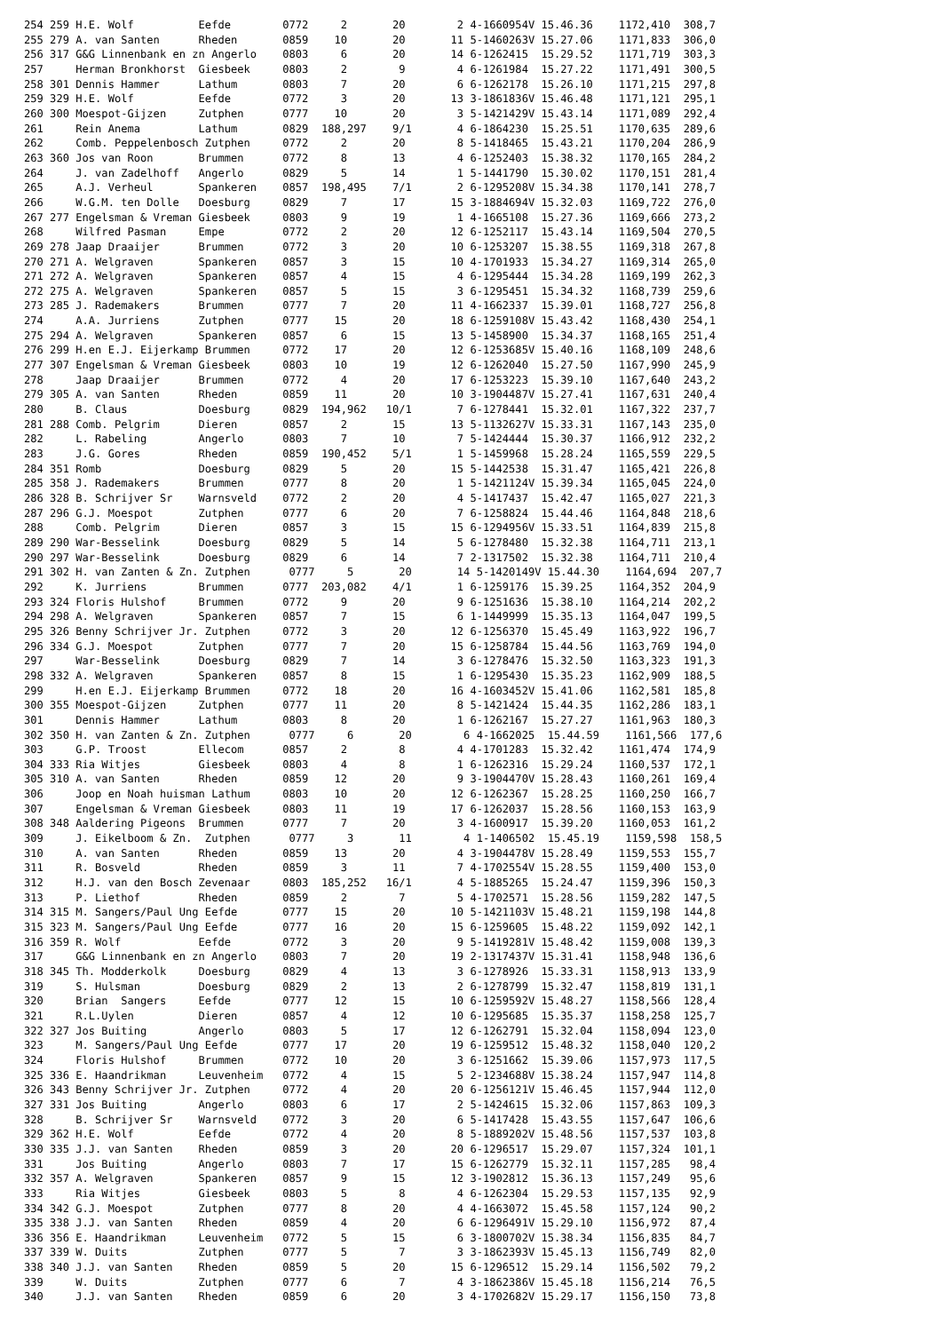254 259 H.E. Wolf          Eefde        0772     2       20        2 4-1660954V 15.46.36    1172,410  308,7
255 279 A. van Santen      Rheden       0859    10       20       11 5-1460263V 15.27.06    1171,833  306,0
256 317 G&G Linnenbank en zn Angerlo    0803     6       20       14 6-1262415  15.29.52    1171,719  303,3
257     Herman Bronkhorst  Giesbeek     0803     2        9        4 6-1261984  15.27.22    1171,491  300,5
258 301 Dennis Hammer      Lathum       0803     7       20        6 6-1262178  15.26.10    1171,215  297,8
259 329 H.E. Wolf          Eefde        0772     3       20       13 3-1861836V 15.46.48    1171,121  295,1
260 300 Moespot-Gijzen     Zutphen      0777    10       20        3 5-1421429V 15.43.14    1171,089  292,4
261     Rein Anema         Lathum       0829  188,297    9/1       4 6-1864230  15.25.51    1170,635  289,6
262     Comb. Peppelenbosch Zutphen     0772     2       20        8 5-1418465  15.43.21    1170,204  286,9
263 360 Jos van Roon       Brummen      0772     8       13        4 6-1252403  15.38.32    1170,165  284,2
264     J. van Zadelhoff   Angerlo      0829     5       14        1 5-1441790  15.30.02    1170,151  281,4
265     A.J. Verheul       Spankeren    0857  198,495    7/1       2 6-1295208V 15.34.38    1170,141  278,7
266     W.G.M. ten Dolle   Doesburg     0829     7       17       15 3-1884694V 15.32.03    1169,722  276,0
267 277 Engelsman & Vreman Giesbeek     0803     9       19        1 4-1665108  15.27.36    1169,666  273,2
268     Wilfred Pasman     Empe         0772     2       20       12 6-1252117  15.43.14    1169,504  270,5
269 278 Jaap Draaijer      Brummen      0772     3       20       10 6-1253207  15.38.55    1169,318  267,8
270 271 A. Welgraven       Spankeren    0857     3       15       10 4-1701933  15.34.27    1169,314  265,0
271 272 A. Welgraven       Spankeren    0857     4       15        4 6-1295444  15.34.28    1169,199  262,3
272 275 A. Welgraven       Spankeren    0857     5       15        3 6-1295451  15.34.32    1168,739  259,6
273 285 J. Rademakers      Brummen      0777     7       20       11 4-1662337  15.39.01    1168,727  256,8
274     A.A. Jurriens      Zutphen      0777    15       20       18 6-1259108V 15.43.42    1168,430  254,1
275 294 A. Welgraven       Spankeren    0857     6       15       13 5-1458900  15.34.37    1168,165  251,4
276 299 H.en E.J. Eijerkamp Brummen     0772    17       20       12 6-1253685V 15.40.16    1168,109  248,6
277 307 Engelsman & Vreman Giesbeek     0803    10       19       12 6-1262040  15.27.50    1167,990  245,9
278     Jaap Draaijer      Brummen      0772     4       20       17 6-1253223  15.39.10    1167,640  243,2
279 305 A. van Santen      Rheden       0859    11       20       10 3-1904487V 15.27.41    1167,631  240,4
280     B. Claus           Doesburg     0829  194,962   10/1       7 6-1278441  15.32.01    1167,322  237,7
281 288 Comb. Pelgrim      Dieren       0857     2       15       13 5-1132627V 15.33.31    1167,143  235,0
282     L. Rabeling        Angerlo      0803     7       10        7 5-1424444  15.30.37    1166,912  232,2
283     J.G. Gores         Rheden       0859  190,452    5/1       1 5-1459968  15.28.24    1165,559  229,5
284 351 Romb               Doesburg     0829     5       20       15 5-1442538  15.31.47    1165,421  226,8
285 358 J. Rademakers      Brummen      0777     8       20        1 5-1421124V 15.39.34    1165,045  224,0
286 328 B. Schrijver Sr    Warnsveld    0772     2       20        4 5-1417437  15.42.47    1165,027  221,3
287 296 G.J. Moespot       Zutphen      0777     6       20        7 6-1258824  15.44.46    1164,848  218,6
288     Comb. Pelgrim      Dieren       0857     3       15       15 6-1294956V 15.33.51    1164,839  215,8
289 290 War-Besselink      Doesburg     0829     5       14        5 6-1278480  15.32.38    1164,711  213,1
290 297 War-Besselink      Doesburg     0829     6       14        7 2-1317502  15.32.38    1164,711  210,4
291 302 H. van Zanten & Zn. Zutphen      0777     5       20       14 5-1420149V 15.44.30    1164,694  207,7
292     K. Jurriens        Brummen      0777  203,082    4/1       1 6-1259176  15.39.25    1164,352  204,9
293 324 Floris Hulshof     Brummen      0772     9       20        9 6-1251636  15.38.10    1164,214  202,2
294 298 A. Welgraven       Spankeren    0857     7       15        6 1-1449999  15.35.13    1164,047  199,5
295 326 Benny Schrijver Jr. Zutphen     0772     3       20       12 6-1256370  15.45.49    1163,922  196,7
296 334 G.J. Moespot       Zutphen      0777     7       20       15 6-1258784  15.44.56    1163,769  194,0
297     War-Besselink      Doesburg     0829     7       14        3 6-1278476  15.32.50    1163,323  191,3
298 332 A. Welgraven       Spankeren    0857     8       15        1 6-1295430  15.35.23    1162,909  188,5
299     H.en E.J. Eijerkamp Brummen     0772    18       20       16 4-1603452V 15.41.06    1162,581  185,8
300 355 Moespot-Gijzen     Zutphen      0777    11       20        8 5-1421424  15.44.35    1162,286  183,1
301     Dennis Hammer      Lathum       0803     8       20        1 6-1262167  15.27.27    1161,963  180,3
302 350 H. van Zanten & Zn. Zutphen      0777     6       20        6 4-1662025  15.44.59    1161,566  177,6
303     G.P. Troost        Ellecom      0857     2        8        4 4-1701283  15.32.42    1161,474  174,9
304 333 Ria Witjes         Giesbeek     0803     4        8        1 6-1262316  15.29.24    1160,537  172,1
305 310 A. van Santen      Rheden       0859    12       20        9 3-1904470V 15.28.43    1160,261  169,4
306     Joop en Noah huisman Lathum     0803    10       20       12 6-1262367  15.28.25    1160,250  166,7
307     Engelsman & Vreman Giesbeek     0803    11       19       17 6-1262037  15.28.56    1160,153  163,9
308 348 Aaldering Pigeons  Brummen      0777     7       20        3 4-1600917  15.39.20    1160,053  161,2
309     J. Eikelboom & Zn.  Zutphen      0777     3       11        4 1-1406502  15.45.19    1159,598  158,5
310     A. van Santen      Rheden       0859    13       20        4 3-1904478V 15.28.49    1159,553  155,7
311     R. Bosveld         Rheden       0859     3       11        7 4-1702554V 15.28.55    1159,400  153,0
312     H.J. van den Bosch Zevenaar     0803  185,252   16/1       4 5-1885265  15.24.47    1159,396  150,3
313     P. Liethof         Rheden       0859     2        7        5 4-1702571  15.28.56    1159,282  147,5
314 315 M. Sangers/Paul Ung Eefde       0777    15       20       10 5-1421103V 15.48.21    1159,198  144,8
315 323 M. Sangers/Paul Ung Eefde       0777    16       20       15 6-1259605  15.48.22    1159,092  142,1
316 359 R. Wolf            Eefde        0772     3       20        9 5-1419281V 15.48.42    1159,008  139,3
317     G&G Linnenbank en zn Angerlo    0803     7       20       19 2-1317437V 15.31.41    1158,948  136,6
318 345 Th. Modderkolk     Doesburg     0829     4       13        3 6-1278926  15.33.31    1158,913  133,9
319     S. Hulsman         Doesburg     0829     2       13        2 6-1278799  15.32.47    1158,819  131,1
320     Brian  Sangers     Eefde        0777    12       15       10 6-1259592V 15.48.27    1158,566  128,4
321     R.L.Uylen          Dieren       0857     4       12       10 6-1295685  15.35.37    1158,258  125,7
322 327 Jos Buiting        Angerlo      0803     5       17       12 6-1262791  15.32.04    1158,094  123,0
323     M. Sangers/Paul Ung Eefde       0777    17       20       19 6-1259512  15.48.32    1158,040  120,2
324     Floris Hulshof     Brummen      0772    10       20        3 6-1251662  15.39.06    1157,973  117,5
325 336 E. Haandrikman     Leuvenheim   0772     4       15        5 2-1234688V 15.38.24    1157,947  114,8
326 343 Benny Schrijver Jr. Zutphen     0772     4       20       20 6-1256121V 15.46.45    1157,944  112,0
327 331 Jos Buiting        Angerlo      0803     6       17        2 5-1424615  15.32.06    1157,863  109,3
328     B. Schrijver Sr    Warnsveld    0772     3       20        6 5-1417428  15.43.55    1157,647  106,6
329 362 H.E. Wolf          Eefde        0772     4       20        8 5-1889202V 15.48.56    1157,537  103,8
330 335 J.J. van Santen    Rheden       0859     3       20       20 6-1296517  15.29.07    1157,324  101,1
331     Jos Buiting        Angerlo      0803     7       17       15 6-1262779  15.32.11    1157,285   98,4
332 357 A. Welgraven       Spankeren    0857     9       15       12 3-1902812  15.36.13    1157,249   95,6
333     Ria Witjes         Giesbeek     0803     5        8        4 6-1262304  15.29.53    1157,135   92,9
334 342 G.J. Moespot       Zutphen      0777     8       20        4 4-1663072  15.45.58    1157,124   90,2
335 338 J.J. van Santen    Rheden       0859     4       20        6 6-1296491V 15.29.10    1156,972   87,4
336 356 E. Haandrikman     Leuvenheim   0772     5       15        6 3-1800702V 15.38.34    1156,835   84,7
337 339 W. Duits           Zutphen      0777     5        7        3 3-1862393V 15.45.13    1156,749   82,0
338 340 J.J. van Santen    Rheden       0859     5       20       15 6-1296512  15.29.14    1156,502   79,2
339     W. Duits           Zutphen      0777     6        7        4 3-1862386V 15.45.18    1156,214   76,5
340     J.J. van Santen    Rheden       0859     6       20        3 4-1702682V 15.29.17    1156,150   73,8